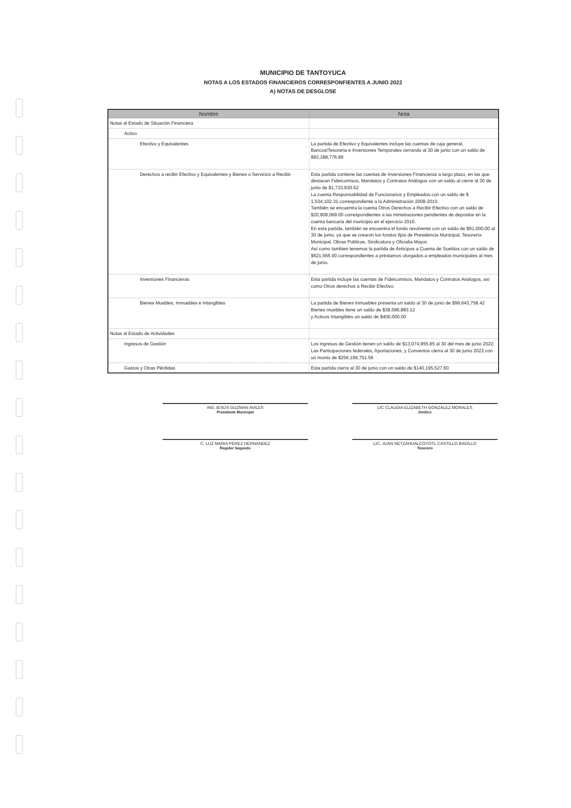MUNICIPIO DE TANTOYUCA
NOTAS A LOS ESTADOS FINANCIEROS CORRESPONFIENTES A JUNIO 2022
A) NOTAS DE DESGLOSE
| Nombre | Nota |
| --- | --- |
| Notas al Estado de Situación Financiera | |
| Activo | |
| Efectivo y Equivalentes | La partida de Efectivo y Equivalentes incluye las cuentas de caja general, Bancos/Tesoreria e Inversiones Temporales cerrando al 30 de junio con un saldo de $93,188,776.89 |
| Derechos a recibir Efectivo y Equivalentes y Bienes o Servicios a Recibir | Esta partida contiene las cuentas de Inversiones Financieras a largo plazo, en las que destacan Fideicomisos, Mandatos y Contratos Análogos con un saldo al cierre al 30 de junio de $1,733,930.62 La cuenta Responsabilidad de Funcionarios y Empleados con un saldo de $ 1,534,102.31 correspondiente a la Administración 2008-2010. También se encuentra la cuenta Otros Derechos a Recibir Efectivo con un saldo de $20,908,069.00 correspondientes a las ministraciones pendientes de depositar en la cuenta bancaria del municipio en el ejercicio 2016. En esta partida, también se encuentra el fondo revolvente con un saldo de $91,000.00 al 30 de junio, ya que se crearon los fondos fijos de Presidencia Municipal, Tesorería Municipal, Obras Publicas, Sindicatura y Oficialia Mayor. Así como tambien tenemos la partida de Anticipos a Cuenta de Sueldos con un saldo de $621,565.00 correspondientes a préstamos otorgados a empleados municipales al mes de junio. |
| Inversiones Financieras | Esta partida incluye las cuentas de Fideicomisos, Mandatos y Contratos Analogos, asi como Otros derechos a Recibir Efectivo. |
| Bienes Muebles, Inmuebles e Intangibles | La partida de Bienes Inmuebles presenta un saldo al 30 de junio de $99,643,758.42 Bienes muebles tiene un saldo de $38,596,883.12 y Activos Intangibles un saldo de $400,000.00 |
| Notas al Estado de Actividades | |
| Ingresos de Gestión | Los ingresos de Gestión tienen un saldo de $13,074,955.85 al 30 del mes de junio 2022. Las Participaciones federales, Aportaciones, y Convenios cierra al 30 de junio 2022 con un monto de $256,199,751.56 |
| Gastos y Otras Pérdidas | Esta partida cierra al 30 de junio con un saldo de $140,195,527.60 |
ING JESÚS GUZMAN AVILES
Presidente Municipal
LIC CLAUDIA ELIZABETH GONZALEZ MORALES
Sindico
C. LUZ MARIA PEREZ HERNANDEZ
Regidor Segundo
LIC. JUAN NETZAHUALCOYOTL CASTILLO BADILLO
Tesorero